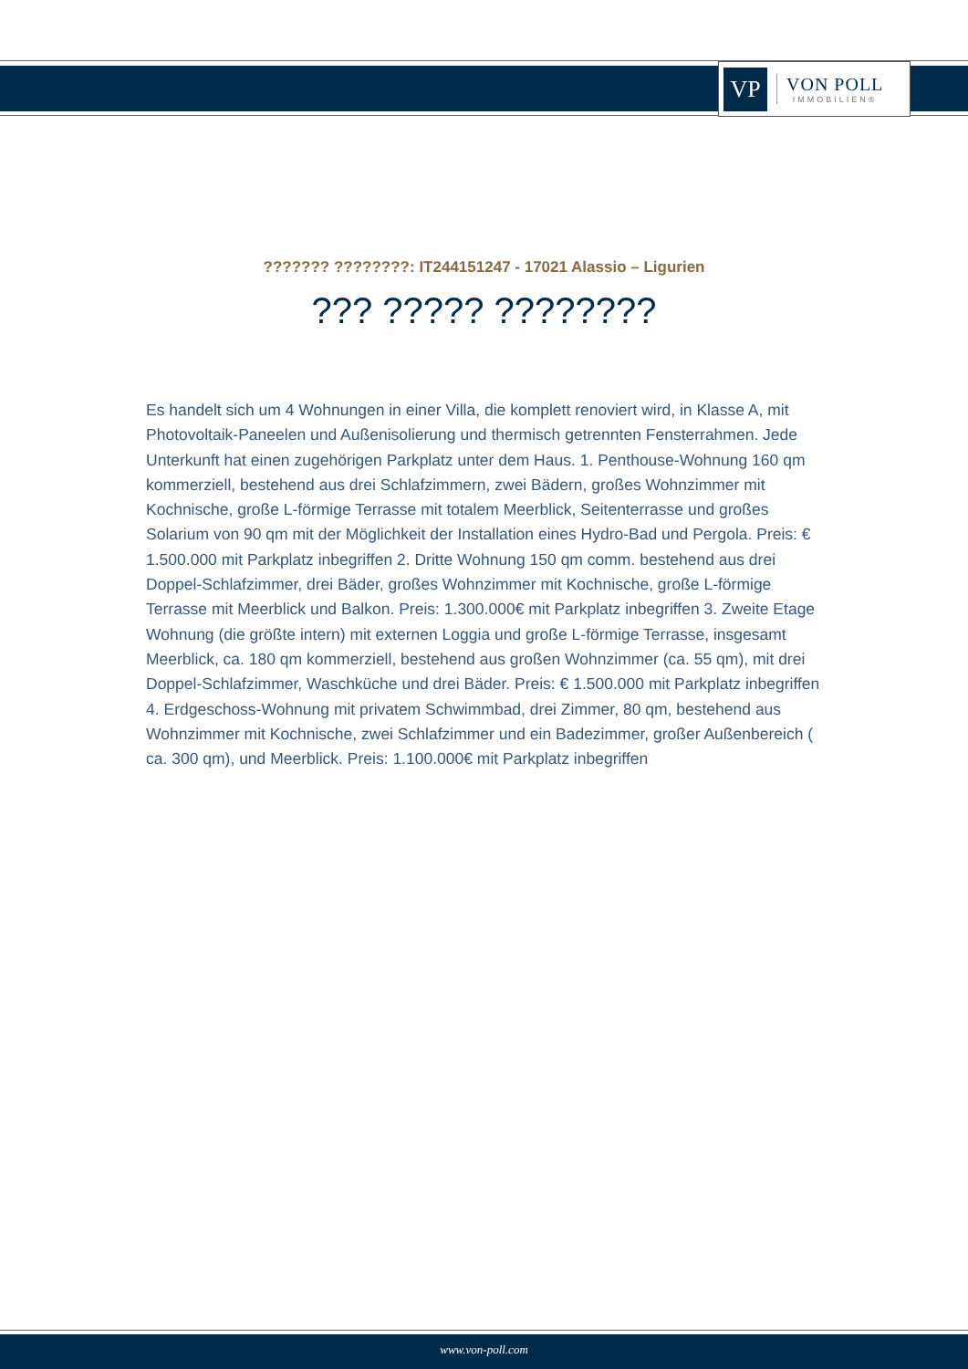VP
VON POLL
IMMOBILIEN®
??????? ????????: IT244151247 - 17021 Alassio – Ligurien
??? ????? ????????
Es handelt sich um 4 Wohnungen in einer Villa, die komplett renoviert wird, in Klasse A, mit Photovoltaik-Paneelen und Außenisolierung und thermisch getrennten Fensterrahmen. Jede Unterkunft hat einen zugehörigen Parkplatz unter dem Haus. 1. Penthouse-Wohnung 160 qm kommerziell, bestehend aus drei Schlafzimmern, zwei Bädern, großes Wohnzimmer mit Kochnische, große L-förmige Terrasse mit totalem Meerblick, Seitenterrasse und großes Solarium von 90 qm mit der Möglichkeit der Installation eines Hydro-Bad und Pergola. Preis: € 1.500.000 mit Parkplatz inbegriffen 2. Dritte Wohnung 150 qm comm. bestehend aus drei Doppel-Schlafzimmer, drei Bäder, großes Wohnzimmer mit Kochnische, große L-förmige Terrasse mit Meerblick und Balkon. Preis: 1.300.000€ mit Parkplatz inbegriffen 3. Zweite Etage Wohnung (die größte intern) mit externen Loggia und große L-förmige Terrasse, insgesamt Meerblick, ca. 180 qm kommerziell, bestehend aus großen Wohnzimmer (ca. 55 qm), mit drei Doppel-Schlafzimmer, Waschküche und drei Bäder. Preis: € 1.500.000 mit Parkplatz inbegriffen 4. Erdgeschoss-Wohnung mit privatem Schwimmbad, drei Zimmer, 80 qm, bestehend aus Wohnzimmer mit Kochnische, zwei Schlafzimmer und ein Badezimmer, großer Außenbereich ( ca. 300 qm), und Meerblick. Preis: 1.100.000€ mit Parkplatz inbegriffen
www.von-poll.com